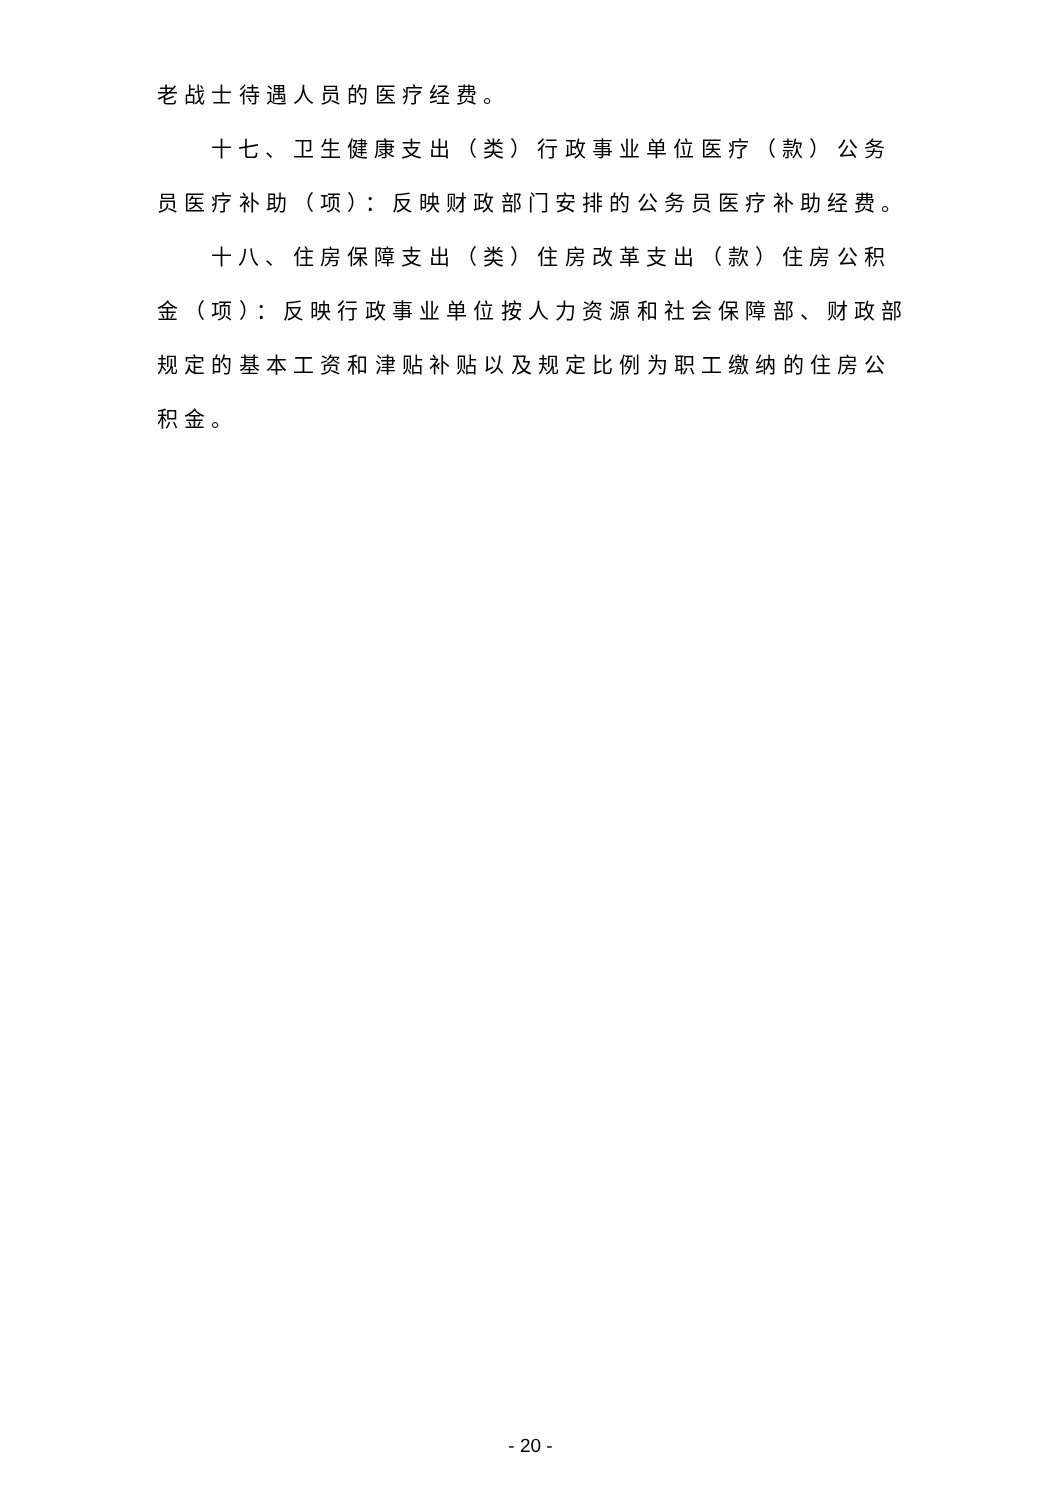老战士待遇人员的医疗经费。
十七、卫生健康支出（类）行政事业单位医疗（款）公务员医疗补助（项）：反映财政部门安排的公务员医疗补助经费。
十八、住房保障支出（类）住房改革支出（款）住房公积金（项）：反映行政事业单位按人力资源和社会保障部、财政部规定的基本工资和津贴补贴以及规定比例为职工缴纳的住房公积金。
- 20 -